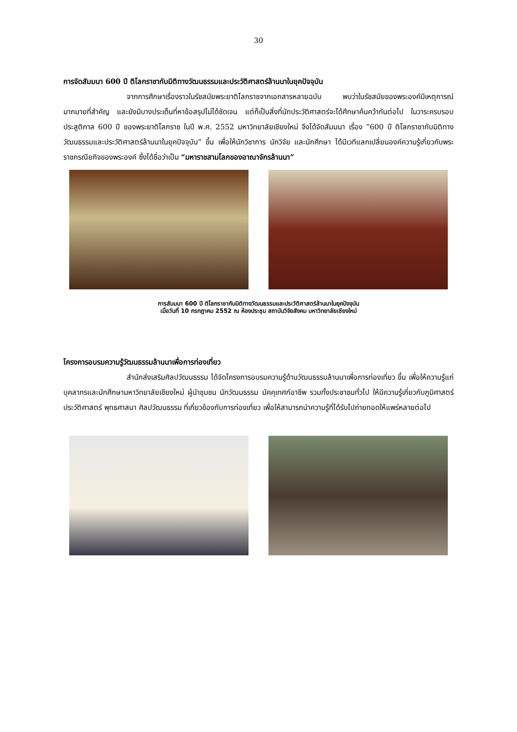30
การจัดสัมมนา 600 ปี ติโลกราชากับมิติทางวัฒนธรรมและประวัติศาสตร์ล้านนาในยุคปัจจุบัน
จากการศึกษาเรื่องราวในรัชสมัยพระยาติโลกราชจากเอกสารหลายฉบับ พบว่าในรัชสมัยของพระองค์มีเหตุการณ์มากมายที่สำคัญ และยังมีบางประเด็นที่หาข้อสรุปไม่ได้ชัดเจน แต่ก็เป็นสิ่งที่นักประวัติศาสตร์จะได้ศึกษาค้นคว้ากันต่อไป ในวาระครบรอบประสูติกาล 600 ปี ของพระยาติโลกราช ในปี พ.ศ. 2552 มหาวิทยาลัยเชียงใหม่ จึงได้จัดสัมมนา เรื่อง “600 ปี ติโลกราชากับมิติทางวัฒนธรรมและประวัติศาสตร์ล้านนาในยุคปัจจุบัน” ขึ้น เพื่อให้นักวิชาการ นักวิจัย และนักศึกษา ได้มีเวทีแลกเปลี่ยนองค์ความรู้เกี่ยวกับพระราชกรณียกิจของพระองค์ ซึ่งได้ชื่อว่าเป็น “มหาราชสามโลกของอาณาจักรล้านนา”
การสัมมนา 600 ปี ติโลกราชากับมิติทางวัฒนธรรมและประวัติศาสตร์ล้านนาในยุคปัจจุบัน
เมื่อวันที่ 10 กรกฎาคม 2552 ณ ห้องประชุม สถาบันวิจัยสังคม มหาวิทยาลัยเชียงใหม่
โครงการอบรมความรู้วัฒนธรรมล้านนาเพื่อการท่องเที่ยว
สำนักส่งเสริมศิลปวัฒนธรรม ได้จัดโครงการอบรมความรู้ด้านวัฒนธรรมล้านนาเพื่อการท่องเที่ยว ขึ้น เพื่อให้ความรู้แก่บุคลากรและนักศึกษามหาวิทยาลัยเชียงใหม่ ผู้นำชุมชน นักวัฒนธรรม มัคคุเทศก์อาชีพ รวมทั้งประชาชนทั่วไป ให้มีความรู้เกี่ยวกับภูมิศาสตร์ ประวัติศาสตร์ พุทธศาสนา ศิลปวัฒนธรรม ที่เกี่ยวข้องกับการท่องเที่ยว เพื่อให้สามารถนำความรู้ที่ได้รับไปถ่ายทอดให้แพร่หลายต่อไป